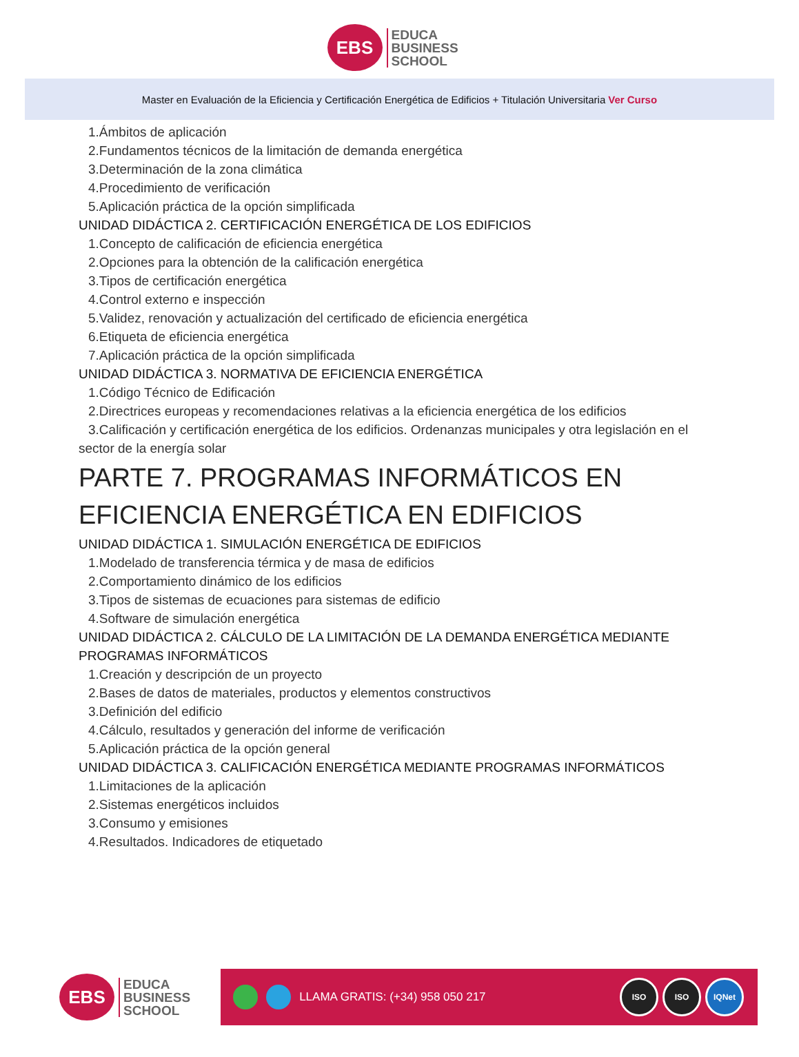EBS
EDUCA
BUSINESS
SCHOOL
Master en Evaluación de la Eficiencia y Certificación Energética de Edificios + Titulación Universitaria Ver Curso
1.Ámbitos de aplicación
2.Fundamentos técnicos de la limitación de demanda energética
3.Determinación de la zona climática
4.Procedimiento de verificación
5.Aplicación práctica de la opción simplificada
UNIDAD DIDÁCTICA 2. CERTIFICACIÓN ENERGÉTICA DE LOS EDIFICIOS
1.Concepto de calificación de eficiencia energética
2.Opciones para la obtención de la calificación energética
3.Tipos de certificación energética
4.Control externo e inspección
5.Validez, renovación y actualización del certificado de eficiencia energética
6.Etiqueta de eficiencia energética
7.Aplicación práctica de la opción simplificada
UNIDAD DIDÁCTICA 3. NORMATIVA DE EFICIENCIA ENERGÉTICA
1.Código Técnico de Edificación
2.Directrices europeas y recomendaciones relativas a la eficiencia energética de los edificios
3.Calificación y certificación energética de los edificios. Ordenanzas municipales y otra legislación en el sector de la energía solar
PARTE 7. PROGRAMAS INFORMÁTICOS EN
EFICIENCIA ENERGÉTICA EN EDIFICIOS
UNIDAD DIDÁCTICA 1. SIMULACIÓN ENERGÉTICA DE EDIFICIOS
1.Modelado de transferencia térmica y de masa de edificios
2.Comportamiento dinámico de los edificios
3.Tipos de sistemas de ecuaciones para sistemas de edificio
4.Software de simulación energética
UNIDAD DIDÁCTICA 2. CÁLCULO DE LA LIMITACIÓN DE LA DEMANDA ENERGÉTICA MEDIANTE
PROGRAMAS INFORMÁTICOS
1.Creación y descripción de un proyecto
2.Bases de datos de materiales, productos y elementos constructivos
3.Definición del edificio
4.Cálculo, resultados y generación del informe de verificación
5.Aplicación práctica de la opción general
UNIDAD DIDÁCTICA 3. CALIFICACIÓN ENERGÉTICA MEDIANTE PROGRAMAS INFORMÁTICOS
1.Limitaciones de la aplicación
2.Sistemas energéticos incluidos
3.Consumo y emisiones
4.Resultados. Indicadores de etiquetado
EBS
EDUCA
BUSINESS
SCHOOL
LLAMA GRATIS: (+34) 958 050 217
ISO ISO IQNet